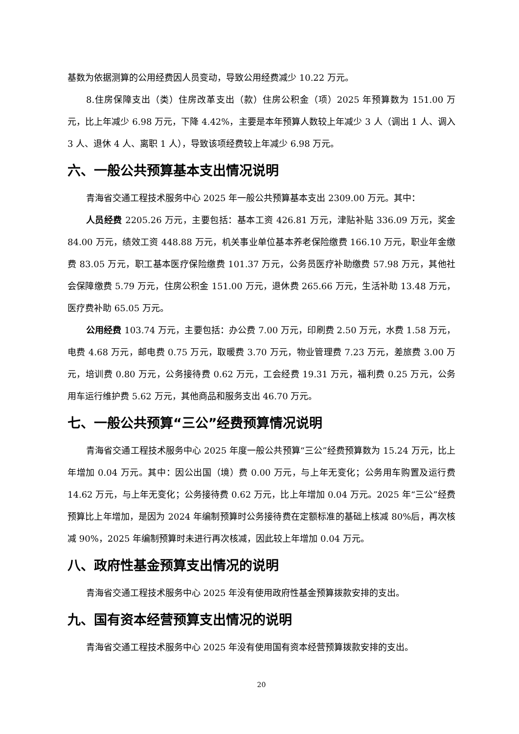基数为依据测算的公用经费因人员变动，导致公用经费减少 10.22 万元。
8.住房保障支出（类）住房改革支出（款）住房公积金（项）2025 年预算数为 151.00 万元，比上年减少 6.98 万元，下降 4.42%，主要是本年预算人数较上年减少 3 人（调出 1 人、调入 3 人、退休 4 人、离职 1 人），导致该项经费较上年减少 6.98 万元。
六、一般公共预算基本支出情况说明
青海省交通工程技术服务中心 2025 年一般公共预算基本支出 2309.00 万元。其中：
人员经费 2205.26 万元，主要包括：基本工资 426.81 万元，津贴补贴 336.09 万元，奖金 84.00 万元，绩效工资 448.88 万元，机关事业单位基本养老保险缴费 166.10 万元，职业年金缴费 83.05 万元，职工基本医疗保险缴费 101.37 万元，公务员医疗补助缴费 57.98 万元，其他社会保障缴费 5.79 万元，住房公积金 151.00 万元，退休费 265.66 万元，生活补助 13.48 万元，医疗费补助 65.05 万元。
公用经费 103.74 万元，主要包括：办公费 7.00 万元，印刷费 2.50 万元，水费 1.58 万元，电费 4.68 万元，邮电费 0.75 万元，取暖费 3.70 万元，物业管理费 7.23 万元，差旅费 3.00 万元，培训费 0.80 万元，公务接待费 0.62 万元，工会经费 19.31 万元，福利费 0.25 万元，公务用车运行维护费 5.62 万元，其他商品和服务支出 46.70 万元。
七、一般公共预算“三公”经费预算情况说明
青海省交通工程技术服务中心 2025 年度一般公共预算“三公”经费预算数为 15.24 万元，比上年增加 0.04 万元。其中：因公出国（境）费 0.00 万元，与上年无变化；公务用车购置及运行费 14.62 万元，与上年无变化；公务接待费 0.62 万元，比上年增加 0.04 万元。2025 年“三公”经费预算比上年增加，是因为 2024 年编制预算时公务接待费在定额标准的基础上核减 80%后，再次核减 90%，2025 年编制预算时未进行再次核减，因此较上年增加 0.04 万元。
八、政府性基金预算支出情况的说明
青海省交通工程技术服务中心 2025 年没有使用政府性基金预算拨款安排的支出。
九、国有资本经营预算支出情况的说明
青海省交通工程技术服务中心 2025 年没有使用国有资本经营预算拨款安排的支出。
20